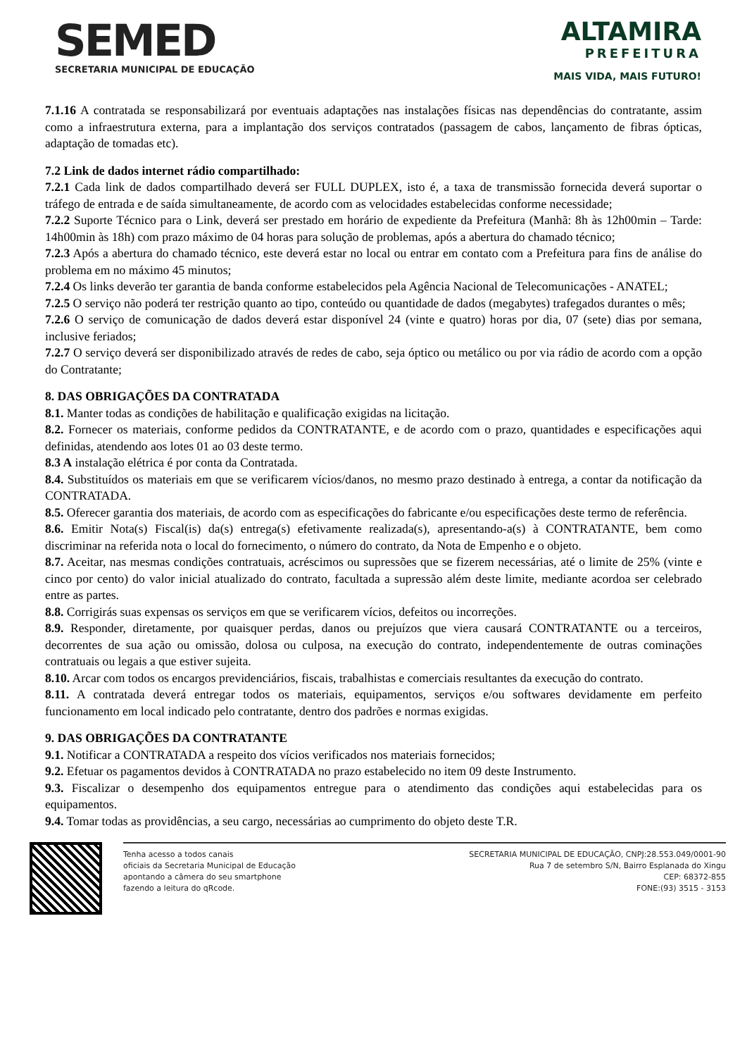SEMED
SECRETARIA MUNICIPAL DE EDUCAÇÃO
ALTAMIRA
PREFEITURA
MAIS VIDA, MAIS FUTURO!
7.1.16 A contratada se responsabilizará por eventuais adaptações nas instalações físicas nas dependências do contratante, assim como a infraestrutura externa, para a implantação dos serviços contratados (passagem de cabos, lançamento de fibras ópticas, adaptação de tomadas etc).
7.2 Link de dados internet rádio compartilhado:
7.2.1 Cada link de dados compartilhado deverá ser FULL DUPLEX, isto é, a taxa de transmissão fornecida deverá suportar o tráfego de entrada e de saída simultaneamente, de acordo com as velocidades estabelecidas conforme necessidade;
7.2.2 Suporte Técnico para o Link, deverá ser prestado em horário de expediente da Prefeitura (Manhã: 8h às 12h00min – Tarde: 14h00min às 18h) com prazo máximo de 04 horas para solução de problemas, após a abertura do chamado técnico;
7.2.3 Após a abertura do chamado técnico, este deverá estar no local ou entrar em contato com a Prefeitura para fins de análise do problema em no máximo 45 minutos;
7.2.4 Os links deverão ter garantia de banda conforme estabelecidos pela Agência Nacional de Telecomunicações - ANATEL;
7.2.5 O serviço não poderá ter restrição quanto ao tipo, conteúdo ou quantidade de dados (megabytes) trafegados durantes o mês;
7.2.6 O serviço de comunicação de dados deverá estar disponível 24 (vinte e quatro) horas por dia, 07 (sete) dias por semana, inclusive feriados;
7.2.7 O serviço deverá ser disponibilizado através de redes de cabo, seja óptico ou metálico ou por via rádio de acordo com a opção do Contratante;
8. DAS OBRIGAÇÕES DA CONTRATADA
8.1. Manter todas as condições de habilitação e qualificação exigidas na licitação.
8.2. Fornecer os materiais, conforme pedidos da CONTRATANTE, e de acordo com o prazo, quantidades e especificações aqui definidas, atendendo aos lotes 01 ao 03 deste termo.
8.3 A instalação elétrica é por conta da Contratada.
8.4. Substituídos os materiais em que se verificarem vícios/danos, no mesmo prazo destinado à entrega, a contar da notificação da CONTRATADA.
8.5. Oferecer garantia dos materiais, de acordo com as especificações do fabricante e/ou especificações deste termo de referência.
8.6. Emitir Nota(s) Fiscal(is) da(s) entrega(s) efetivamente realizada(s), apresentando-a(s) à CONTRATANTE, bem como discriminar na referida nota o local do fornecimento, o número do contrato, da Nota de Empenho e o objeto.
8.7. Aceitar, nas mesmas condições contratuais, acréscimos ou supressões que se fizerem necessárias, até o limite de 25% (vinte e cinco por cento) do valor inicial atualizado do contrato, facultada a supressão além deste limite, mediante acordoa ser celebrado entre as partes.
8.8. Corrigirás suas expensas os serviços em que se verificarem vícios, defeitos ou incorreções.
8.9. Responder, diretamente, por quaisquer perdas, danos ou prejuízos que viera causará CONTRATANTE ou a terceiros, decorrentes de sua ação ou omissão, dolosa ou culposa, na execução do contrato, independentemente de outras cominações contratuais ou legais a que estiver sujeita.
8.10. Arcar com todos os encargos previdenciários, fiscais, trabalhistas e comerciais resultantes da execução do contrato.
8.11. A contratada deverá entregar todos os materiais, equipamentos, serviços e/ou softwares devidamente em perfeito funcionamento em local indicado pelo contratante, dentro dos padrões e normas exigidas.
9. DAS OBRIGAÇÕES DA CONTRATANTE
9.1. Notificar a CONTRATADA a respeito dos vícios verificados nos materiais fornecidos;
9.2. Efetuar os pagamentos devidos à CONTRATADA no prazo estabelecido no item 09 deste Instrumento.
9.3. Fiscalizar o desempenho dos equipamentos entregue para o atendimento das condições aqui estabelecidas para os equipamentos.
9.4. Tomar todas as providências, a seu cargo, necessárias ao cumprimento do objeto deste T.R.
Tenha acesso a todos canais
oficiais da Secretaria Municipal de Educação
apontando a câmera do seu smartphone
fazendo a leitura do qRcode.
SECRETARIA MUNICIPAL DE EDUCAÇÃO, CNPJ:28.553.049/0001-90
Rua 7 de setembro S/N, Bairro Esplanada do Xingu
CEP: 68372-855
FONE:(93) 3515 - 3153